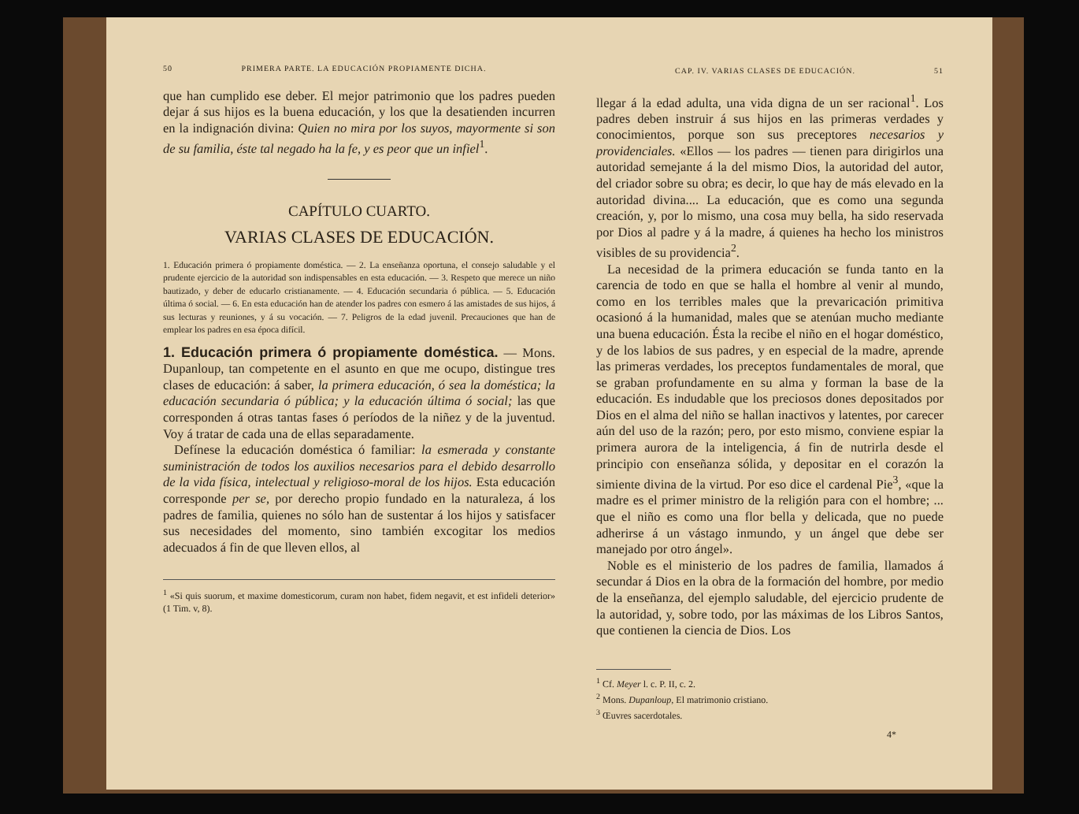50 PRIMERA PARTE. LA EDUCACIÓN PROPIAMENTE DICHA.
que han cumplido ese deber. El mejor patrimonio que los padres pueden dejar á sus hijos es la buena educación, y los que la desatienden incurren en la indignación divina: Quien no mira por los suyos, mayormente si son de su familia, éste tal negado ha la fe, y es peor que un infiel<sup>1</sup>.
CAPÍTULO CUARTO.
VARIAS CLASES DE EDUCACIÓN.
1. Educación primera ó propiamente doméstica. — 2. La enseñanza oportuna, el consejo saludable y el prudente ejercicio de la autoridad son indispensables en esta educación. — 3. Respeto que merece un niño bautizado, y deber de educarlo cristianamente. — 4. Educación secundaria ó pública. — 5. Educación última ó social. — 6. En esta educación han de atender los padres con esmero á las amistades de sus hijos, á sus lecturas y reuniones, y á su vocación. — 7. Peligros de la edad juvenil. Precauciones que han de emplear los padres en esa época difícil.
1. Educación primera ó propiamente doméstica.
— Mons. Dupanloup, tan competente en el asunto en que me ocupo, distingue tres clases de educación: á saber, la primera educación, ó sea la doméstica; la educación secundaria ó pública; y la educación última ó social; las que corresponden á otras tantas fases ó períodos de la niñez y de la juventud. Voy á tratar de cada una de ellas separadamente.
Defínese la educación doméstica ó familiar: la esmerada y constante suministración de todos los auxilios necesarios para el debido desarrollo de la vida física, intelectual y religioso-moral de los hijos. Esta educación corresponde per se, por derecho propio fundado en la naturaleza, á los padres de familia, quienes no sólo han de sustentar á los hijos y satisfacer sus necesidades del momento, sino también excogitar los medios adecuados á fin de que lleven ellos, al
<sup>1</sup> «Si quis suorum, et maxime domesticorum, curam non habet, fidem negavit, et est infideli deterior» (1 Tim. v, 8).
CAP. IV. VARIAS CLASES DE EDUCACIÓN. 51
llegar á la edad adulta, una vida digna de un ser racional<sup>1</sup>. Los padres deben instruir á sus hijos en las primeras verdades y conocimientos, porque son sus preceptores necesarios y providenciales. «Ellos — los padres — tienen para dirigirlos una autoridad semejante á la del mismo Dios, la autoridad del autor, del criador sobre su obra; es decir, lo que hay de más elevado en la autoridad divina.... La educación, que es como una segunda creación, y, por lo mismo, una cosa muy bella, ha sido reservada por Dios al padre y á la madre, á quienes ha hecho los ministros visibles de su providencia<sup>2</sup>.
La necesidad de la primera educación se funda tanto en la carencia de todo en que se halla el hombre al venir al mundo, como en los terribles males que la prevaricación primitiva ocasionó á la humanidad, males que se atenúan mucho mediante una buena educación. Ésta la recibe el niño en el hogar doméstico, y de los labios de sus padres, y en especial de la madre, aprende las primeras verdades, los preceptos fundamentales de moral, que se graban profundamente en su alma y forman la base de la educación. Es indudable que los preciosos dones depositados por Dios en el alma del niño se hallan inactivos y latentes, por carecer aún del uso de la razón; pero, por esto mismo, conviene espiar la primera aurora de la inteligencia, á fin de nutrirla desde el principio con enseñanza sólida, y depositar en el corazón la simiente divina de la virtud. Por eso dice el cardenal Pie<sup>3</sup>, «que la madre es el primer ministro de la religión para con el hombre; ... que el niño es como una flor bella y delicada, que no puede adherirse á un vástago inmundo, y un ángel que debe ser manejado por otro ángel».
Noble es el ministerio de los padres de familia, llamados á secundar á Dios en la obra de la formación del hombre, por medio de la enseñanza, del ejemplo saludable, del ejercicio prudente de la autoridad, y, sobre todo, por las máximas de los Libros Santos, que contienen la ciencia de Dios. Los
<sup>1</sup> Cf. Meyer l. c. P. II, c. 2.
<sup>2</sup> Mons. Dupanloup, El matrimonio cristiano.
<sup>3</sup> Œuvres sacerdotales.
4*